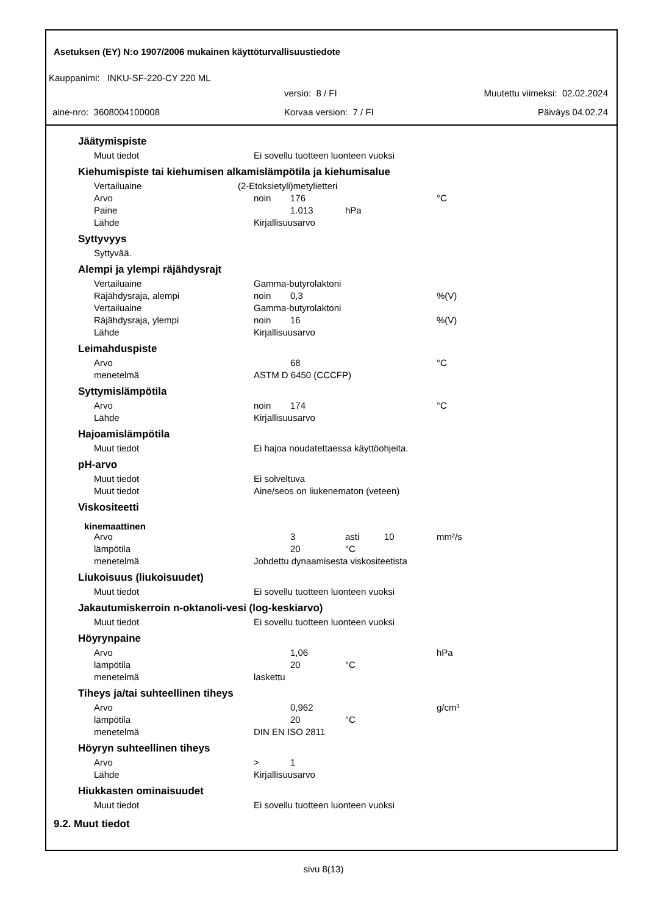Asetuksen (EY) N:o 1907/2006 mukainen käyttöturvallisuustiedote
Kauppanimi: INKU-SF-220-CY 220 ML
versio: 8 / FI Muutettu viimeksi: 02.02.2024
aine-nro: 3608004100008 Korvaa version: 7 / FI Päiväys 04.02.24
Jäätymispiste
| Muut tiedot | Ei sovellu tuotteen luonteen vuoksi |
Kiehumispiste tai kiehumisen alkamislämpötila ja kiehumisalue
| Vertailuaine | (2-Etoksietyli)metylietteri | | | | |
| Arvo | noin | 176 | | | °C |
| Paine | | 1.013 | hPa | | |
| Lähde | Kirjallisuusarvo | | | | |
Syttyvyys
| Syttyvää. |
Alempi ja ylempi räjähdysrajt
| Vertailuaine | Gamma-butyrolaktoni | | | | |
| Räjähdysraja, alempi | noin | 0,3 | | | %(V) |
| Vertailuaine | Gamma-butyrolaktoni | | | | |
| Räjähdysraja, ylempi | noin | 16 | | | %(V) |
| Lähde | Kirjallisuusarvo | | | | |
Leimahduspiste
| Arvo | | 68 | | | °C |
| menetelmä | ASTM D 6450 (CCCFP) | | | | |
Syttymislämpötila
| Arvo | noin | 174 | | | °C |
| Lähde | Kirjallisuusarvo | | | | |
Hajoamislämpötila
| Muut tiedot | Ei hajoa noudatettaessa käyttöohjeita. |
pH-arvo
| Muut tiedot | Ei solveltuva |
| Muut tiedot | Aine/seos on liukenematon (veteen) |
Viskositeetti
kinemaattinen
| Arvo | | 3 | asti | 10 | mm²/s |
| lämpötila | | 20 | °C | | |
| menetelmä | Johdettu dynaamisesta viskositeetista | | | | |
Liukoisuus (liukoisuudet)
| Muut tiedot | Ei sovellu tuotteen luonteen vuoksi |
Jakautumiskerroin n-oktanoli-vesi (log-keskiarvo)
| Muut tiedot | Ei sovellu tuotteen luonteen vuoksi |
Höyrynpaine
| Arvo | | 1,06 | | | hPa |
| lämpötila | | 20 | °C | | |
| menetelmä | laskettu | | | | |
Tiheys ja/tai suhteellinen tiheys
| Arvo | | 0,962 | | | g/cm³ |
| lämpötila | | 20 | °C | | |
| menetelmä | DIN EN ISO 2811 | | | | |
Höyryn suhteellinen tiheys
| Arvo | > | 1 | |
| Lähde | Kirjallisuusarvo | | |
Hiukkasten ominaisuudet
| Muut tiedot | Ei sovellu tuotteen luonteen vuoksi |
9.2. Muut tiedot
sivu 8(13)